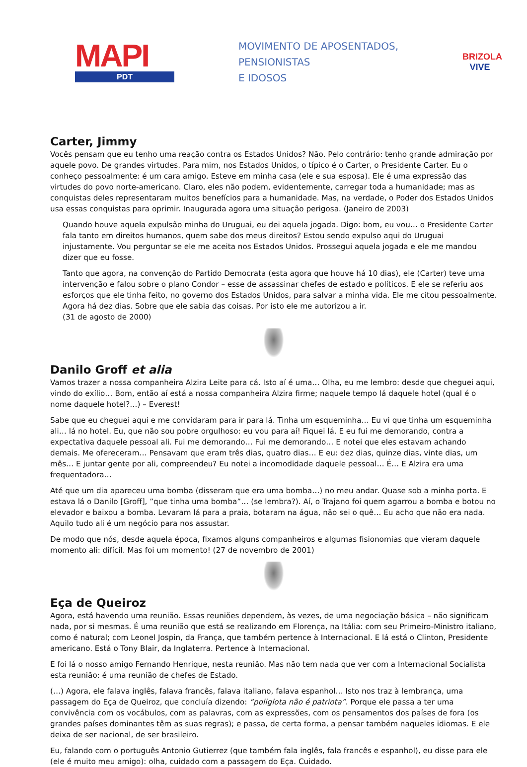MAPI
PDT
MOVIMENTO DE APOSENTADOS,
PENSIONISTAS
E IDOSOS
BRIZOLA
VIVE
Carter, Jimmy
Vocês pensam que eu tenho uma reação contra os Estados Unidos? Não. Pelo contrário: tenho grande admiração por aquele povo. De grandes virtudes. Para mim, nos Estados Unidos, o típico é o Carter, o Presidente Carter. Eu o conheço pessoalmente: é um cara amigo. Esteve em minha casa (ele e sua esposa). Ele é uma expressão das virtudes do povo norte-americano. Claro, eles não podem, evidentemente, carregar toda a humanidade; mas as conquistas deles representaram muitos benefícios para a humanidade. Mas, na verdade, o Poder dos Estados Unidos usa essas conquistas para oprimir. Inaugurada agora uma situação perigosa. (Janeiro de 2003)
Quando houve aquela expulsão minha do Uruguai, eu dei aquela jogada. Digo: bom, eu vou… o Presidente Carter fala tanto em direitos humanos, quem sabe dos meus direitos? Estou sendo expulso aqui do Uruguai injustamente. Vou perguntar se ele me aceita nos Estados Unidos. Prossegui aquela jogada e ele me mandou dizer que eu fosse.
Tanto que agora, na convenção do Partido Democrata (esta agora que houve há 10 dias), ele (Carter) teve uma intervenção e falou sobre o plano Condor – esse de assassinar chefes de estado e políticos. E ele se referiu aos esforços que ele tinha feito, no governo dos Estados Unidos, para salvar a minha vida. Ele me citou pessoalmente. Agora há dez dias. Sobre que ele sabia das coisas. Por isto ele me autorizou a ir.
(31 de agosto de 2000)
Danilo Groff et alia
Vamos trazer a nossa companheira Alzira Leite para cá. Isto aí é uma… Olha, eu me lembro: desde que cheguei aqui, vindo do exílio… Bom, então aí está a nossa companheira Alzira firme; naquele tempo lá daquele hotel (qual é o nome daquele hotel?…) – Everest!
Sabe que eu cheguei aqui e me convidaram para ir para lá. Tinha um esqueminha… Eu vi que tinha um esqueminha ali… lá no hotel. Eu, que não sou pobre orgulhoso: eu vou para aí! Fiquei lá. E eu fui me demorando, contra a expectativa daquele pessoal ali. Fui me demorando… Fui me demorando… E notei que eles estavam achando demais. Me ofereceram… Pensavam que eram três dias, quatro dias… E eu: dez dias, quinze dias, vinte dias, um mês… E juntar gente por ali, compreendeu? Eu notei a incomodidade daquele pessoal… É… E Alzira era uma frequentadora…
Até que um dia apareceu uma bomba (disseram que era uma bomba…) no meu andar. Quase sob a minha porta. E estava lá o Danilo [Groff], ”que tinha uma bomba”… (se lembra?). Aí, o Trajano foi quem agarrou a bomba e botou no elevador e baixou a bomba. Levaram lá para a praia, botaram na água, não sei o quê… Eu acho que não era nada. Aquilo tudo ali é um negócio para nos assustar.
De modo que nós, desde aquela época, fixamos alguns companheiros e algumas fisionomias que vieram daquele momento ali: difícil. Mas foi um momento! (27 de novembro de 2001)
Eça de Queiroz
Agora, está havendo uma reunião. Essas reuniões dependem, às vezes, de uma negociação básica – não significam nada, por si mesmas. É uma reunião que está se realizando em Florença, na Itália: com seu Primeiro-Ministro italiano, como é natural; com Leonel Jospin, da França, que também pertence à Internacional. E lá está o Clinton, Presidente americano. Está o Tony Blair, da Inglaterra. Pertence à Internacional.
E foi lá o nosso amigo Fernando Henrique, nesta reunião. Mas não tem nada que ver com a Internacional Socialista esta reunião: é uma reunião de chefes de Estado.
(…) Agora, ele falava inglês, falava francês, falava italiano, falava espanhol… Isto nos traz à lembrança, uma passagem do Eça de Queiroz, que concluía dizendo: “poliglota não é patriota”. Porque ele passa a ter uma convivência com os vocábulos, com as palavras, com as expressões, com os pensamentos dos países de fora (os grandes países dominantes têm as suas regras); e passa, de certa forma, a pensar também naqueles idiomas. E ele deixa de ser nacional, de ser brasileiro.
Eu, falando com o português Antonio Gutierrez (que também fala inglês, fala francês e espanhol), eu disse para ele (ele é muito meu amigo): olha, cuidado com a passagem do Eça. Cuidado.